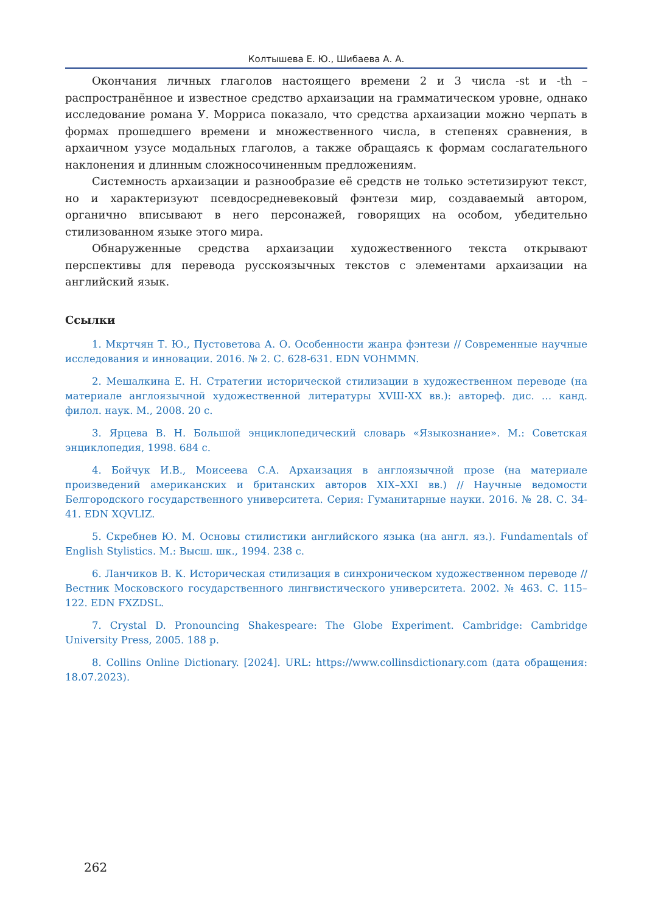Колтышева Е. Ю., Шибаева А. А.
Окончания личных глаголов настоящего времени 2 и 3 числа -st и -th – распространённое и известное средство архаизации на грамматическом уровне, однако исследование романа У. Морриса показало, что средства архаизации можно черпать в формах прошедшего времени и множественного числа, в степенях сравнения, в архаичном узусе модальных глаголов, а также обращаясь к формам сослагательного наклонения и длинным сложносочиненным предложениям.
Системность архаизации и разнообразие её средств не только эстетизируют текст, но и характеризуют псевдосредневековый фэнтези мир, создаваемый автором, органично вписывают в него персонажей, говорящих на особом, убедительно стилизованном языке этого мира.
Обнаруженные средства архаизации художественного текста открывают перспективы для перевода русскоязычных текстов с элементами архаизации на английский язык.
Ссылки
1. Мкртчян Т. Ю., Пустоветова А. О. Особенности жанра фэнтези // Современные научные исследования и инновации. 2016. № 2. С. 628-631. EDN VOHMMN.
2. Мешалкина Е. Н. Стратегии исторической стилизации в художественном переводе (на материале англоязычной художественной литературы XVШ-XX вв.): автореф. дис. … канд. филол. наук. М., 2008. 20 с.
3. Ярцева В. Н. Большой энциклопедический словарь «Языкознание». М.: Советская энциклопедия, 1998. 684 с.
4. Бойчук И.В., Моисеева С.А. Архаизация в англоязычной прозе (на материале произведений американских и британских авторов XIX–XXI вв.) // Научные ведомости Белгородского государственного университета. Серия: Гуманитарные науки. 2016. № 28. С. 34-41. EDN XQVLIZ.
5. Скребнев Ю. М. Основы стилистики английского языка (на англ. яз.). Fundamentals of English Stylistics. М.: Высш. шк., 1994. 238 с.
6. Ланчиков В. К. Историческая стилизация в синхроническом художественном переводе // Вестник Московского государственного лингвистического университета. 2002. № 463. С. 115–122. EDN FXZDSL.
7. Crystal D. Pronouncing Shakespeare: The Globe Experiment. Cambridge: Cambridge University Press, 2005. 188 p.
8. Collins Online Dictionary. [2024]. URL: https://www.collinsdictionary.com (дата обращения: 18.07.2023).
262